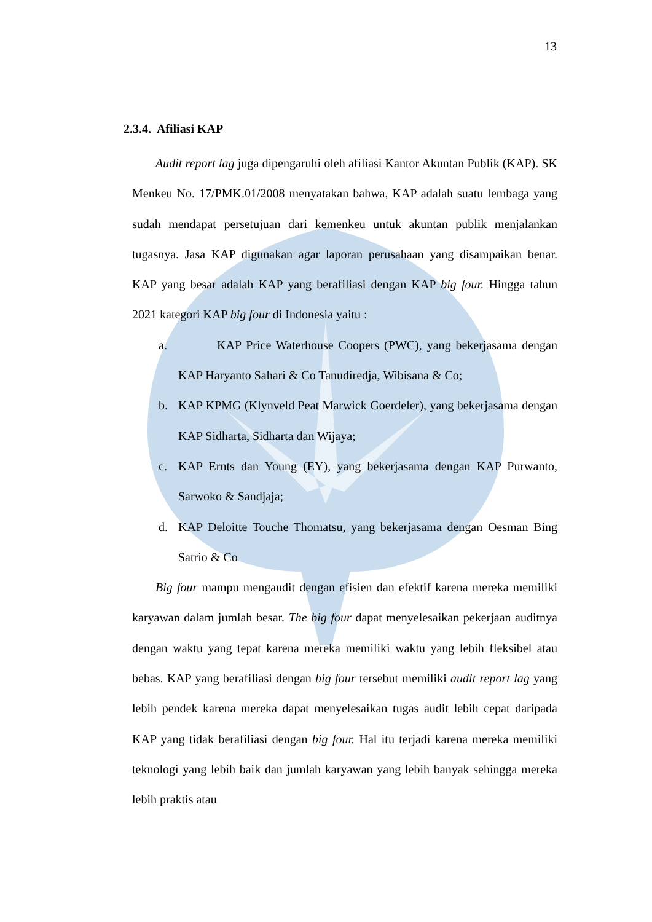13
2.3.4. Afiliasi KAP
Audit report lag juga dipengaruhi oleh afiliasi Kantor Akuntan Publik (KAP). SK Menkeu No. 17/PMK.01/2008 menyatakan bahwa, KAP adalah suatu lembaga yang sudah mendapat persetujuan dari kemenkeu untuk akuntan publik menjalankan tugasnya. Jasa KAP digunakan agar laporan perusahaan yang disampaikan benar. KAP yang besar adalah KAP yang berafiliasi dengan KAP big four. Hingga tahun 2021 kategori KAP big four di Indonesia yaitu :
a. KAP Price Waterhouse Coopers (PWC), yang bekerjasama dengan KAP Haryanto Sahari & Co Tanudiredja, Wibisana & Co;
b. KAP KPMG (Klynveld Peat Marwick Goerdeler), yang bekerjasama dengan KAP Sidharta, Sidharta dan Wijaya;
c. KAP Ernts dan Young (EY), yang bekerjasama dengan KAP Purwanto, Sarwoko & Sandjaja;
d. KAP Deloitte Touche Thomatsu, yang bekerjasama dengan Oesman Bing Satrio & Co
Big four mampu mengaudit dengan efisien dan efektif karena mereka memiliki karyawan dalam jumlah besar. The big four dapat menyelesaikan pekerjaan auditnya dengan waktu yang tepat karena mereka memiliki waktu yang lebih fleksibel atau bebas. KAP yang berafiliasi dengan big four tersebut memiliki audit report lag yang lebih pendek karena mereka dapat menyelesaikan tugas audit lebih cepat daripada KAP yang tidak berafiliasi dengan big four. Hal itu terjadi karena mereka memiliki teknologi yang lebih baik dan jumlah karyawan yang lebih banyak sehingga mereka lebih praktis atau